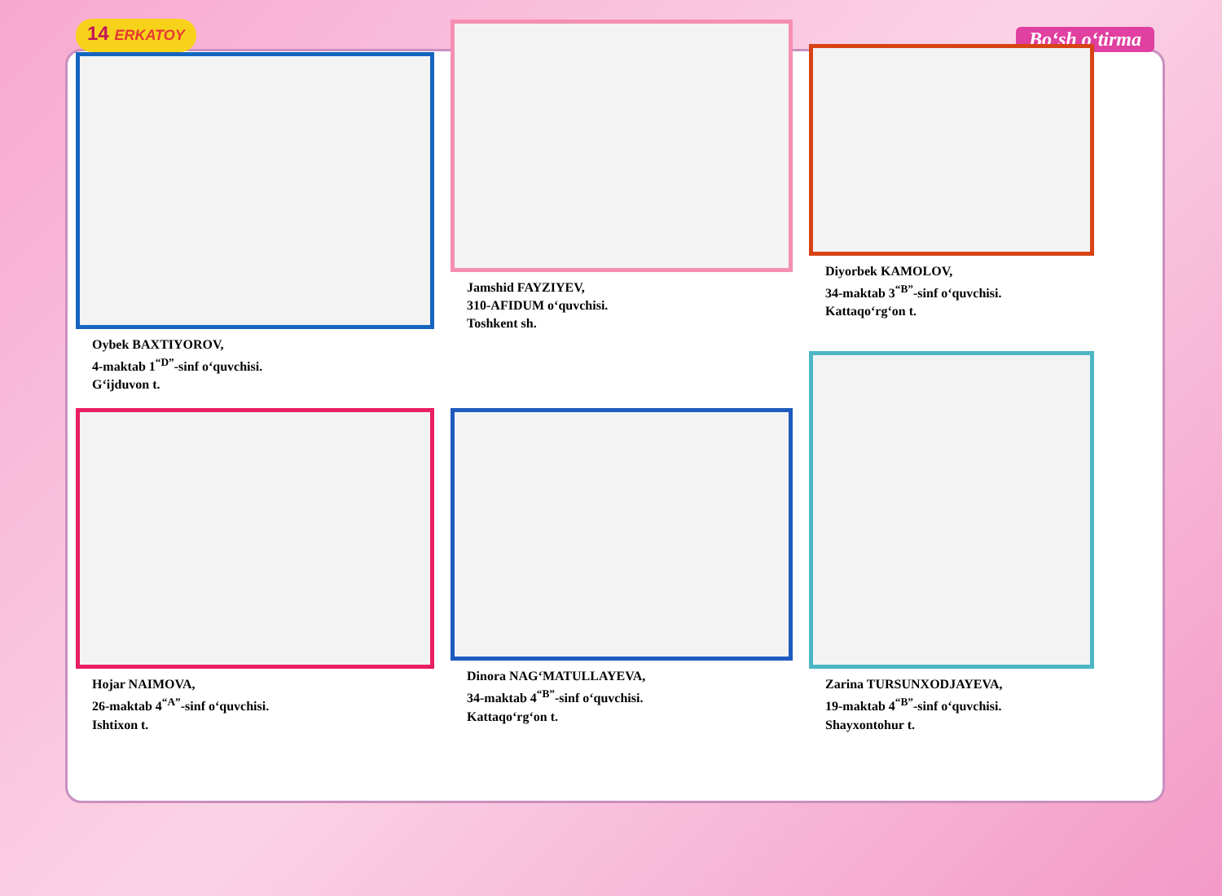14 ERKATOY
Bo‘sh o‘tirma
Oybek BAXTIYOROV,
4-maktab 1<sup>“D”</sup>-sinf o‘quvchisi.
G‘ijduvon t.
Jamshid FAYZIYEV,
310-AFIDUM o‘quvchisi.
Toshkent sh.
Diyorbek KAMOLOV,
34-maktab 3<sup>“B”</sup>-sinf o‘quvchisi.
Kattaqo‘rg‘on t.
Hojar NAIMOVA,
26-maktab 4<sup>“A”</sup>-sinf o‘quvchisi.
Ishtixon t.
Dinora NAG‘MATULLAYEVA,
34-maktab 4<sup>“B”</sup>-sinf o‘quvchisi.
Kattaqo‘rg‘on t.
Zarina TURSUNXODJAYEVA,
19-maktab 4<sup>“B”</sup>-sinf o‘quvchisi.
Shayxontohur t.